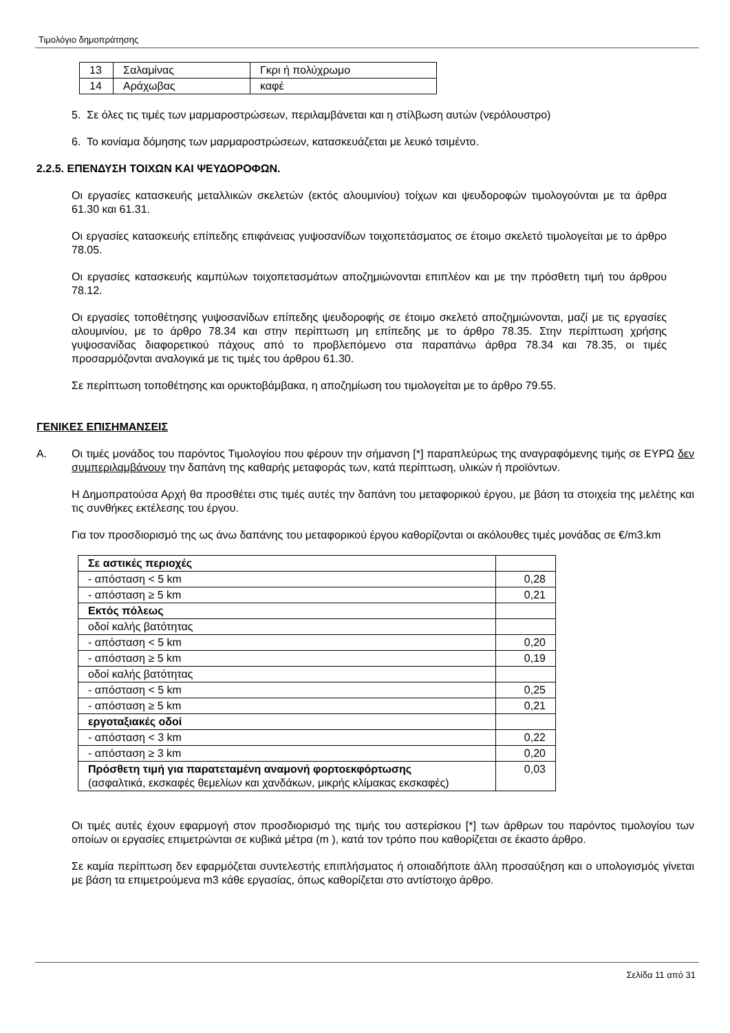Τιμολόγιο δημοπράτησης
| 13 | Σαλαμίνας | Γκρι ή πολύχρωμο |
| 14 | Αράχωβας | καφέ |
5. Σε όλες τις τιμές των μαρμαροστρώσεων, περιλαμβάνεται και η στίλβωση αυτών (νερόλουστρο)
6. Το κονίαμα δόμησης των μαρμαροστρώσεων, κατασκευάζεται με λευκό τσιμέντο.
2.2.5. ΕΠΕΝΔΥΣΗ ΤΟΙΧΩΝ ΚΑΙ ΨΕΥΔΟΡΟΦΩΝ.
Οι εργασίες κατασκευής μεταλλικών σκελετών (εκτός αλουμινίου) τοίχων και ψευδοροφών τιμολογούνται με τα άρθρα 61.30 και 61.31.
Οι εργασίες κατασκευής επίπεδης επιφάνειας γυψοσανίδων τοιχοπετάσματος σε έτοιμο σκελετό τιμολογείται με το άρθρο 78.05.
Οι εργασίες κατασκευής καμπύλων τοιχοπετασμάτων αποζημιώνονται επιπλέον και με την πρόσθετη τιμή του άρθρου 78.12.
Οι εργασίες τοποθέτησης γυψοσανίδων επίπεδης ψευδοροφής σε έτοιμο σκελετό αποζημιώνονται, μαζί με τις εργασίες αλουμινίου, με το άρθρο 78.34 και στην περίπτωση μη επίπεδης με το άρθρο 78.35. Στην περίπτωση χρήσης γυψοσανίδας διαφορετικού πάχους από το προβλεπόμενο στα παραπάνω άρθρα 78.34 και 78.35, οι τιμές προσαρμόζονται αναλογικά με τις τιμές του άρθρου 61.30.
Σε περίπτωση τοποθέτησης και ορυκτοβάμβακα, η αποζημίωση του τιμολογείται με το άρθρο 79.55.
ΓΕΝΙΚΕΣ ΕΠΙΣΗΜΑΝΣΕΙΣ
Α. Οι τιμές μονάδος του παρόντος Τιμολογίου που φέρουν την σήμανση [*] παραπλεύρως της αναγραφόμενης τιμής σε ΕΥΡΩ δεν συμπεριλαμβάνουν την δαπάνη της καθαρής μεταφοράς των, κατά περίπτωση, υλικών ή προϊόντων.
Η Δημοπρατούσα Αρχή θα προσθέτει στις τιμές αυτές την δαπάνη του μεταφορικού έργου, με βάση τα στοιχεία της μελέτης και τις συνθήκες εκτέλεσης του έργου.
Για τον προσδιορισμό της ως άνω δαπάνης του μεταφορικού έργου καθορίζονται οι ακόλουθες τιμές μονάδας σε €/m3.km
| Σε αστικές περιοχές | |
| - απόσταση < 5 km | 0,28 |
| - απόσταση ≥ 5 km | 0,21 |
| Εκτός πόλεως | |
| οδοί καλής βατότητας | |
| - απόσταση < 5 km | 0,20 |
| - απόσταση ≥ 5 km | 0,19 |
| οδοί καλής βατότητας | |
| - απόσταση < 5 km | 0,25 |
| - απόσταση ≥ 5 km | 0,21 |
| εργοταξιακές οδοί | |
| - απόσταση < 3 km | 0,22 |
| - απόσταση ≥ 3 km | 0,20 |
| Πρόσθετη τιμή για παρατεταμένη αναμονή φορτοεκφόρτωσης (ασφαλτικά, εκσκαφές θεμελίων και χανδάκων, μικρής κλίμακας εκσκαφές) | 0,03 |
Οι τιμές αυτές έχουν εφαρμογή στον προσδιορισμό της τιμής του αστερίσκου [*] των άρθρων του παρόντος τιμολογίου των οποίων οι εργασίες επιμετρώνται σε κυβικά μέτρα (m ), κατά τον τρόπο που καθορίζεται σε έκαστο άρθρο.
Σε καμία περίπτωση δεν εφαρμόζεται συντελεστής επιπλήσματος ή οποιαδήποτε άλλη προσαύξηση και ο υπολογισμός γίνεται με βάση τα επιμετρούμενα m3 κάθε εργασίας, όπως καθορίζεται στο αντίστοιχο άρθρο.
Σελίδα 11 από 31